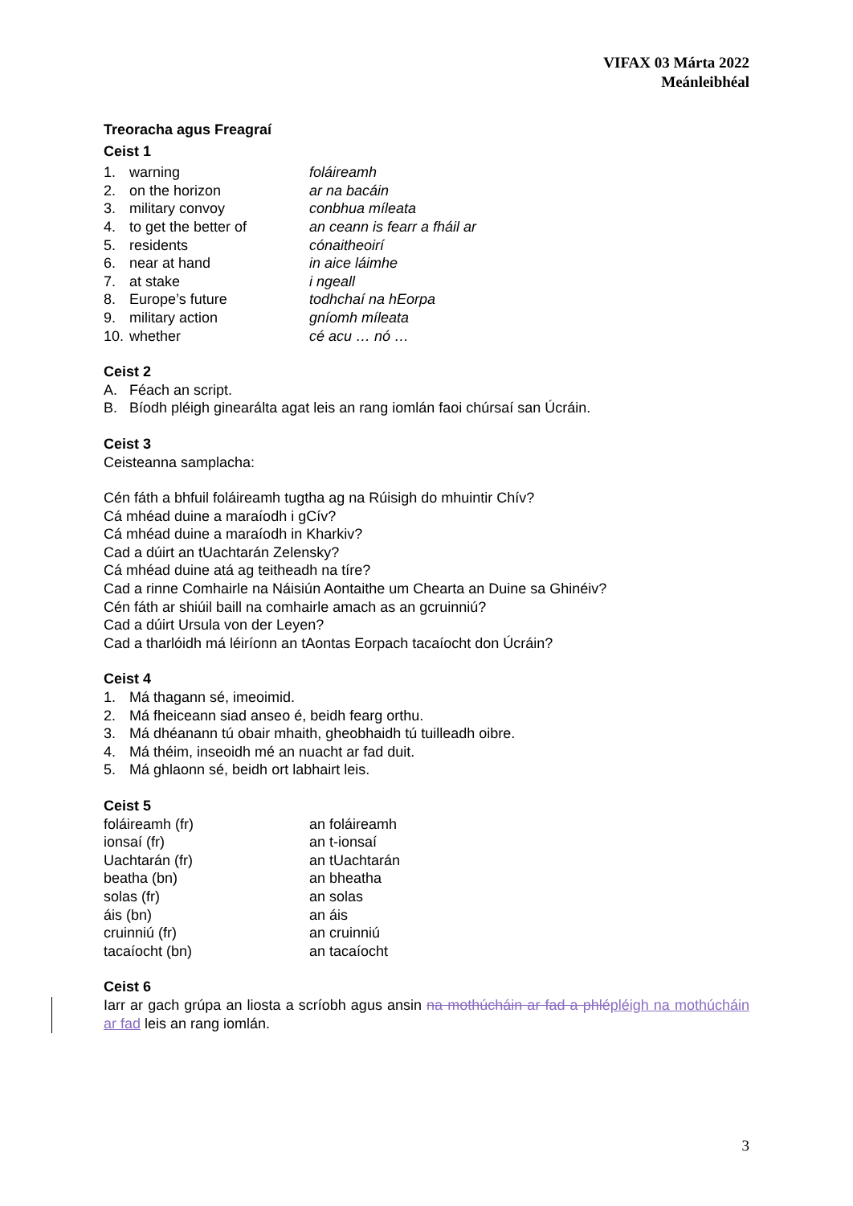VIFAX 03 Márta 2022
Meánleibhéal
Treoracha agus Freagraí
Ceist 1
| 1. | warning | foláireamh |
| 2. | on the horizon | ar na bacáin |
| 3. | military convoy | conbhua míleata |
| 4. | to get the better of | an ceann is fearr a fháil ar |
| 5. | residents | cónaitheoirí |
| 6. | near at hand | in aice láimhe |
| 7. | at stake | i ngeall |
| 8. | Europe’s future | todhchaí na hEorpa |
| 9. | military action | gníomh míleata |
| 10. | whether | cé acu … nó … |
Ceist 2
| A. | Féach an script. |
| B. | Bíodh pléigh ginearálta agat leis an rang iomlán faoi chúrsaí san Úcráin. |
Ceist 3
Ceisteanna samplacha:
Cén fáth a bhfuil foláireamh tugtha ag na Rúisigh do mhuintir Chív?
Cá mhéad duine a maraíodh i gCív?
Cá mhéad duine a maraíodh in Kharkiv?
Cad a dúirt an tUachtarán Zelensky?
Cá mhéad duine atá ag teitheadh na tíre?
Cad a rinne Comhairle na Náisiún Aontaithe um Chearta an Duine sa Ghinéiv?
Cén fáth ar shiúil baill na comhairle amach as an gcruinniú?
Cad a dúirt Ursula von der Leyen?
Cad a tharlóidh má léiríonn an tAontas Eorpach tacaíocht don Úcráin?
Ceist 4
| 1. | Má thagann sé, imeoimid. |
| 2. | Má fheiceann siad anseo é, beidh fearg orthu. |
| 3. | Má dhéanann tú obair mhaith, gheobhaidh tú tuilleadh oibre. |
| 4. | Má théim, inseoidh mé an nuacht ar fad duit. |
| 5. | Má ghlaonn sé, beidh ort labhairt leis. |
Ceist 5
| foláireamh (fr) | an foláireamh |
| ionsaí (fr) | an t-ionsaí |
| Uachtarán (fr) | an tUachtarán |
| beatha (bn) | an bheatha |
| solas (fr) | an solas |
| áis (bn) | an áis |
| cruinniú (fr) | an cruinniú |
| tacaíocht (bn) | an tacaíocht |
Ceist 6
Iarr ar gach grúpa an liosta a scríobh agus ansin na mothúcháin ar fad a phlé pléigh na mothúcháin ar fad leis an rang iomlán.
3